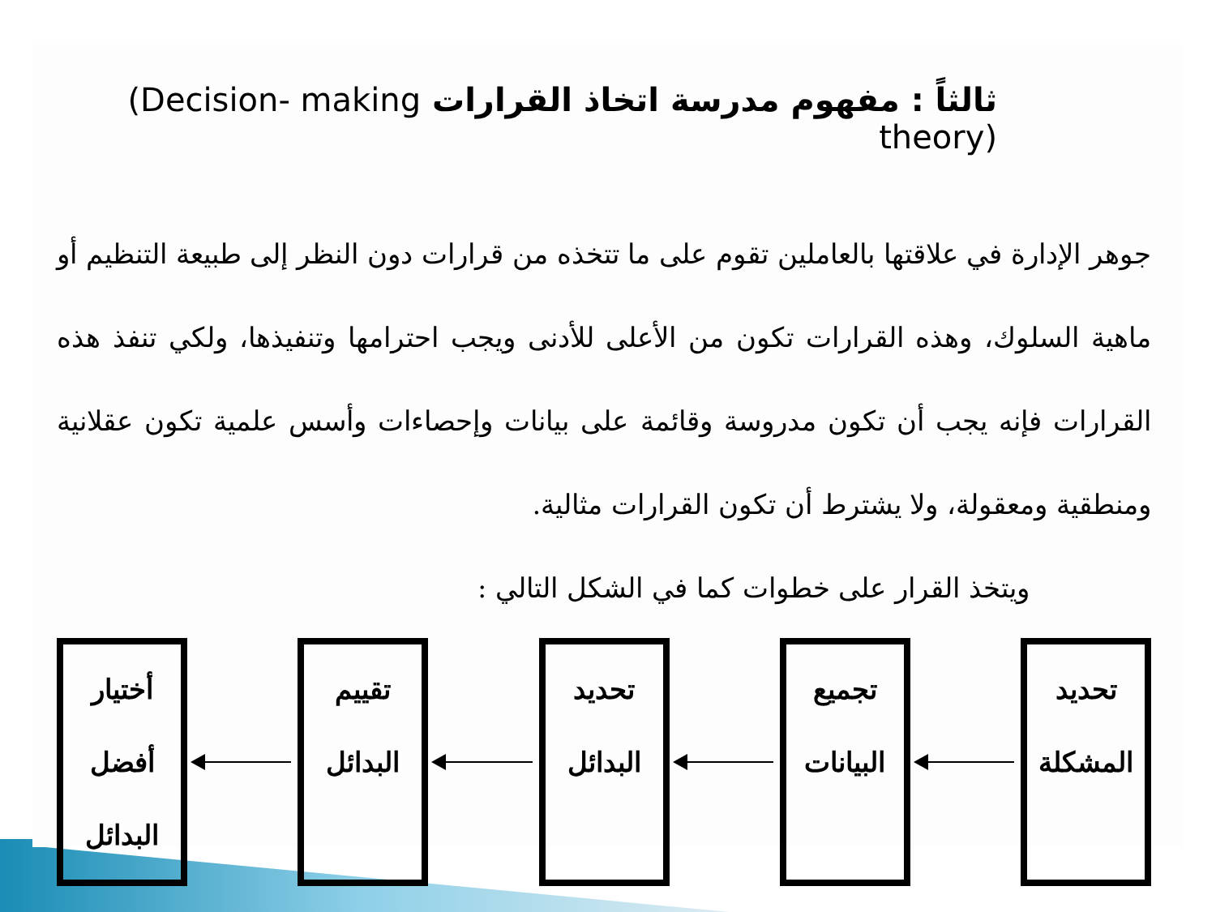ثالثاً : مفهوم مدرسة اتخاذ القرارات (Decision- making theory)
جوهر الإدارة في علاقتها بالعاملين تقوم على ما تتخذه من قرارات دون النظر إلى طبيعة التنظيم أو ماهية السلوك، وهذه القرارات تكون من الأعلى للأدنى ويجب احترامها وتنفيذها، ولكي تنفذ هذه القرارات فإنه يجب أن تكون مدروسة وقائمة على بيانات وإحصاءات وأسس علمية تكون عقلانية ومنطقية ومعقولة، ولا يشترط أن تكون القرارات مثالية.
ويتخذ القرار على خطوات كما في الشكل التالي :
تحديد
المشكلة
تجميع
البيانات
تحديد
البدائل
تقييم
البدائل
أختيار
أفضل
البدائل